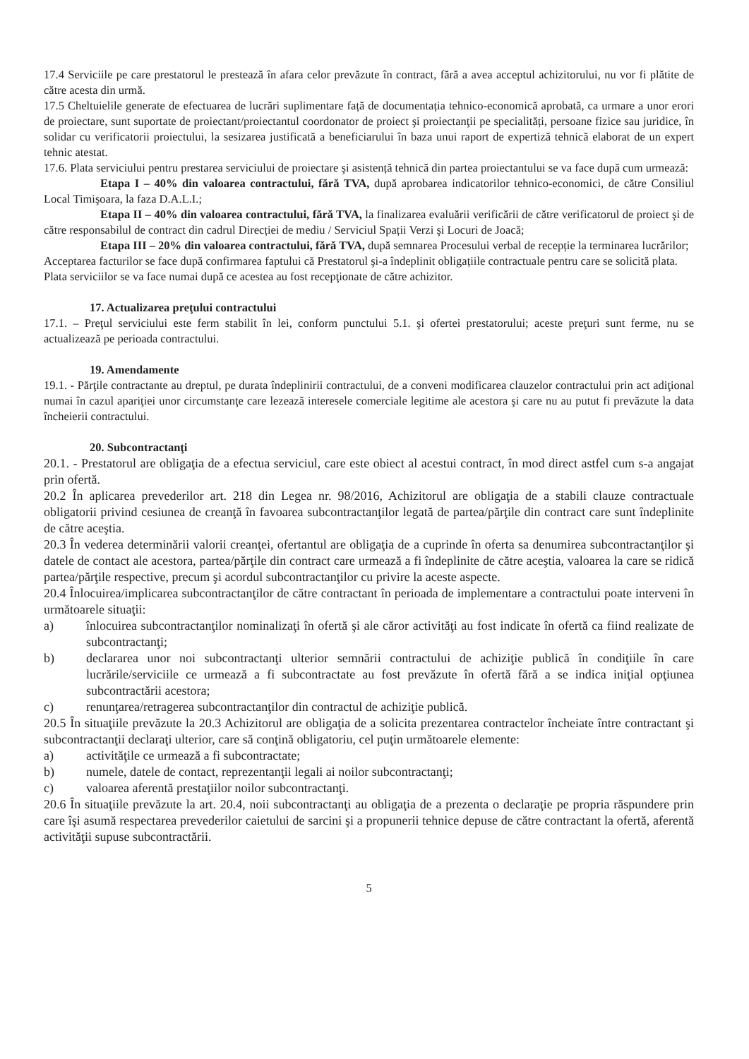17.4 Serviciile pe care prestatorul le prestează în afara celor prevăzute în contract, fără a avea acceptul achizitorului, nu vor fi plătite de către acesta din urmă.
17.5 Cheltuielile generate de efectuarea de lucrări suplimentare față de documentația tehnico-economică aprobată, ca urmare a unor erori de proiectare, sunt suportate de proiectant/proiectantul coordonator de proiect şi proiectanţii pe specialități, persoane fizice sau juridice, în solidar cu verificatorii proiectului, la sesizarea justificată a beneficiarului în baza unui raport de expertiză tehnică elaborat de un expert tehnic atestat.
17.6. Plata serviciului pentru prestarea serviciului de proiectare şi asistență tehnică din partea proiectantului se va face după cum urmează:
Etapa I – 40% din valoarea contractului, fără TVA, după aprobarea indicatorilor tehnico-economici, de către Consiliul Local Timişoara, la faza D.A.L.I.;
Etapa II – 40% din valoarea contractului, fără TVA, la finalizarea evaluării verificării de către verificatorul de proiect şi de către responsabilul de contract din cadrul Direcției de mediu / Serviciul Spații Verzi şi Locuri de Joacă;
Etapa III – 20% din valoarea contractului, fără TVA, după semnarea Procesului verbal de recepție la terminarea lucrărilor;
Acceptarea facturilor se face după confirmarea faptului că Prestatorul şi-a îndeplinit obligațiile contractuale pentru care se solicită plata.
Plata serviciilor se va face numai după ce acestea au fost recepţionate de către achizitor.
17. Actualizarea preţului contractului
17.1. – Preţul serviciului este ferm stabilit în lei, conform punctului 5.1. şi ofertei prestatorului; aceste preţuri sunt ferme, nu se actualizează pe perioada contractului.
19. Amendamente
19.1. - Părţile contractante au dreptul, pe durata îndeplinirii contractului, de a conveni modificarea clauzelor contractului prin act adiţional numai în cazul apariţiei unor circumstanţe care lezează interesele comerciale legitime ale acestora şi care nu au putut fi prevăzute la data încheierii contractului.
20. Subcontractanţi
20.1. - Prestatorul are obligaţia de a efectua serviciul, care este obiect al acestui contract, în mod direct astfel cum s-a angajat prin ofertă.
20.2 În aplicarea prevederilor art. 218 din Legea nr. 98/2016, Achizitorul are obligaţia de a stabili clauze contractuale obligatorii privind cesiunea de creanţă în favoarea subcontractanţilor legată de partea/părţile din contract care sunt îndeplinite de către aceştia.
20.3 În vederea determinării valorii creanţei, ofertantul are obligaţia de a cuprinde în oferta sa denumirea subcontractanţilor şi datele de contact ale acestora, partea/părţile din contract care urmează a fi îndeplinite de către aceştia, valoarea la care se ridică partea/părţile respective, precum şi acordul subcontractanţilor cu privire la aceste aspecte.
20.4 Înlocuirea/implicarea subcontractanţilor de către contractant în perioada de implementare a contractului poate interveni în următoarele situaţii:
a) înlocuirea subcontractanţilor nominalizaţi în ofertă şi ale căror activităţi au fost indicate în ofertă ca fiind realizate de subcontractanţi;
b) declararea unor noi subcontractanţi ulterior semnării contractului de achiziţie publică în condiţiile în care lucrările/serviciile ce urmează a fi subcontractate au fost prevăzute în ofertă fără a se indica iniţial opţiunea subcontractării acestora;
c) renunţarea/retragerea subcontractanţilor din contractul de achiziţie publică.
20.5 În situaţiile prevăzute la 20.3 Achizitorul are obligaţia de a solicita prezentarea contractelor încheiate între contractant şi subcontractanţii declaraţi ulterior, care să conţină obligatoriu, cel puţin următoarele elemente:
a) activităţile ce urmează a fi subcontractate;
b) numele, datele de contact, reprezentanţii legali ai noilor subcontractanţi;
c) valoarea aferentă prestaţiilor noilor subcontractanţi.
20.6 În situaţiile prevăzute la art. 20.4, noii subcontractanţi au obligaţia de a prezenta o declaraţie pe propria răspundere prin care îşi asumă respectarea prevederilor caietului de sarcini şi a propunerii tehnice depuse de către contractant la ofertă, aferentă activităţii supuse subcontractării.
5